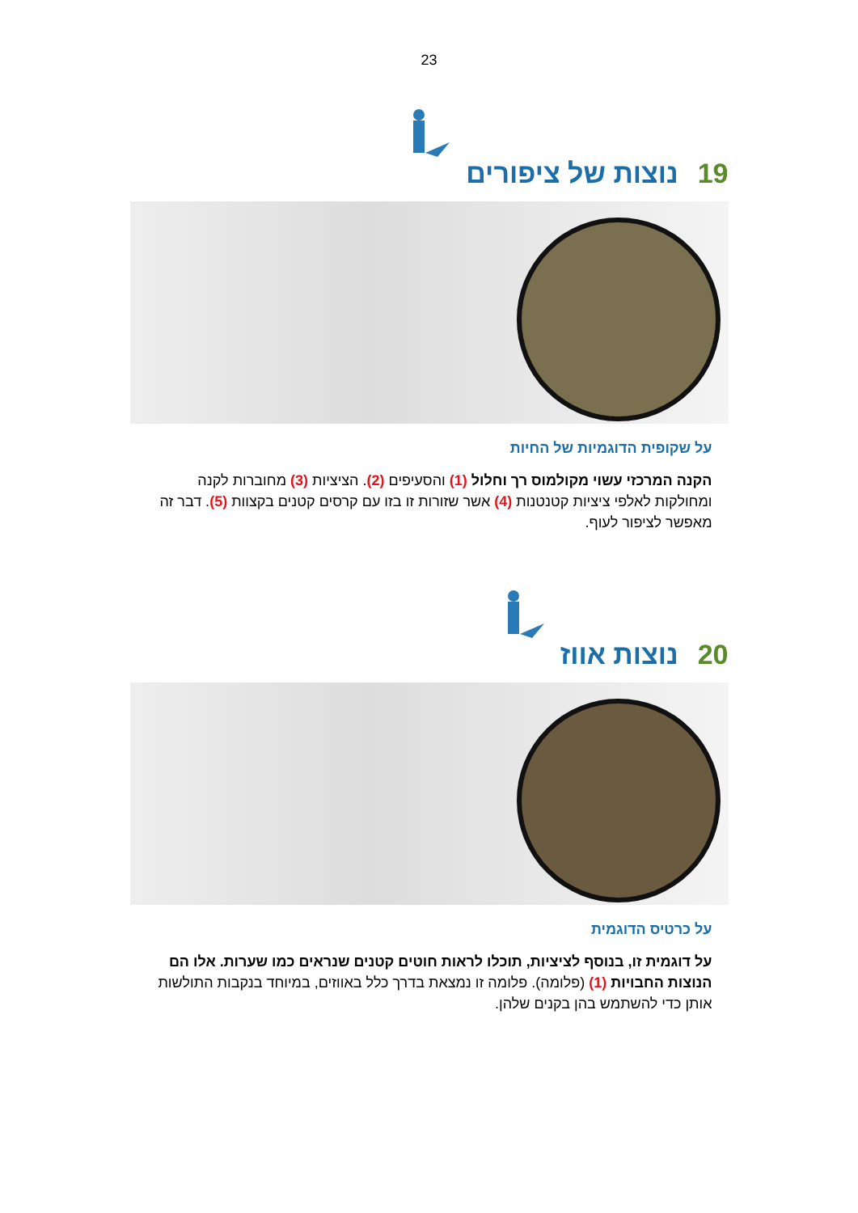23
19נוצות של ציפורים
על שקופית הדוגמיות של החיות
הקנה המרכזי עשוי מקולמוס רך וחלול (1) והסעיפים (2). הציציות (3) מחוברות לקנה ומחולקות לאלפי ציציות קטנטנות (4) אשר שזורות זו בזו עם קרסים קטנים בקצוות (5). דבר זה מאפשר לציפור לעוף.
20נוצות אווז
על כרטיס הדוגמית
על דוגמית זו, בנוסף לציציות, תוכלו לראות חוטים קטנים שנראים כמו שערות. אלו הם הנוצות החבויות (1) (פלומה). פלומה זו נמצאת בדרך כלל באווזים, במיוחד בנקבות התולשות אותן כדי להשתמש בהן בקנים שלהן.